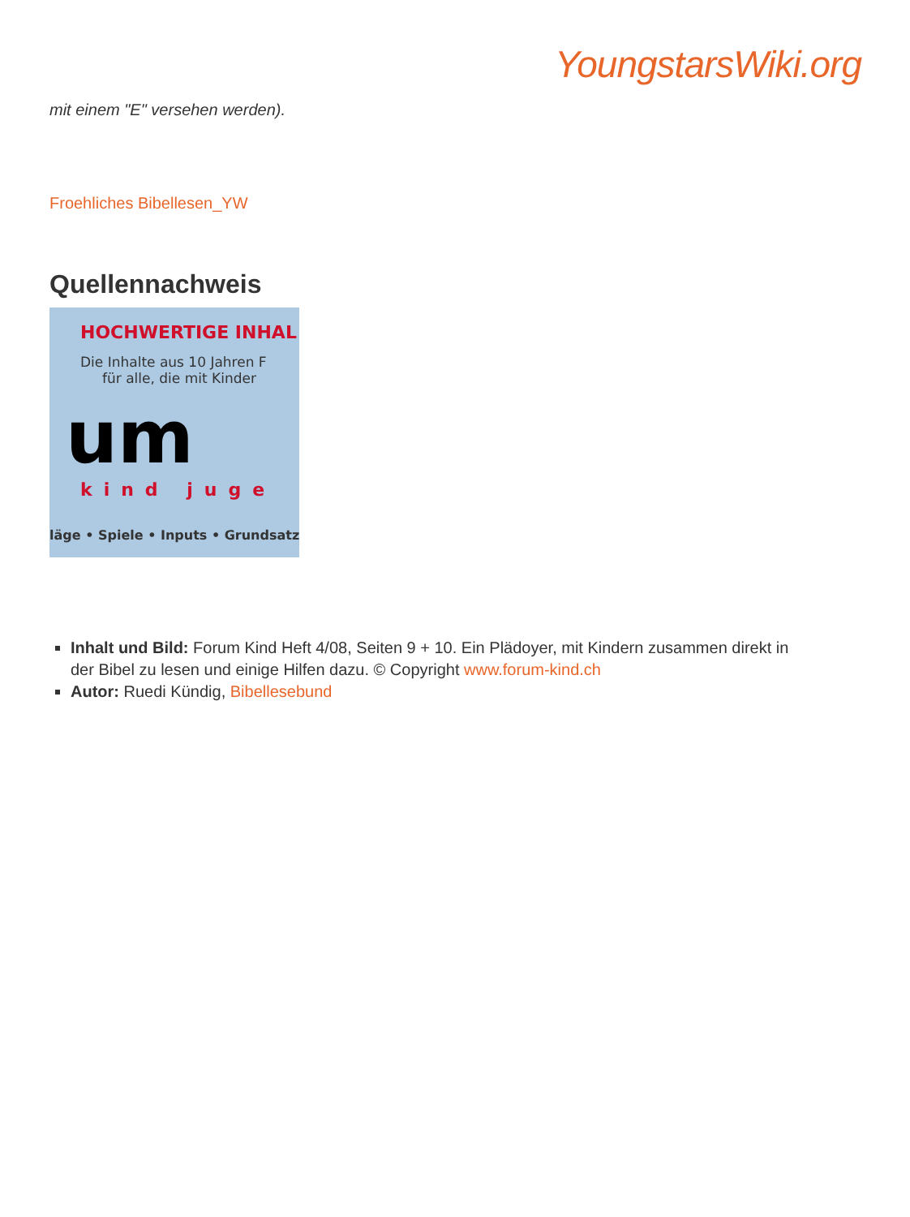YoungstarsWiki.org
mit einem "E" versehen werden).
Froehliches Bibellesen_YW
Quellennachweis
HOCHWERTIGE INHAL
Die Inhalte aus 10 Jahren F
für alle, die mit Kinder
um
kind juge
läge • Spiele • Inputs • Grundsatz
Inhalt und Bild: Forum Kind Heft 4/08, Seiten 9 + 10. Ein Plädoyer, mit Kindern zusammen direkt in der Bibel zu lesen und einige Hilfen dazu. © Copyright www.forum-kind.ch
Autor: Ruedi Kündig, Bibellesebund